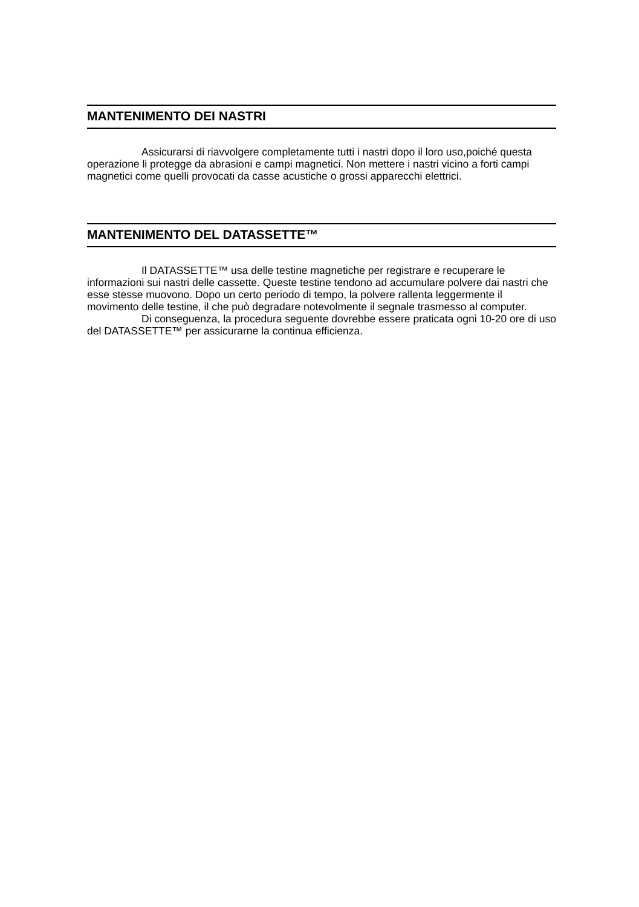MANTENIMENTO DEI NASTRI
Assicurarsi di riavvolgere completamente tutti i nastri dopo il loro uso,poiché questa operazione li protegge da abrasioni e campi magnetici. Non mettere i nastri vicino a forti campi magnetici come quelli provocati da casse acustiche o grossi apparecchi elettrici.
MANTENIMENTO DEL DATASSETTE™
Il DATASSETTE™ usa delle testine magnetiche per registrare e recuperare le informazioni sui nastri delle cassette. Queste testine tendono ad accumulare polvere dai nastri che esse stesse muovono. Dopo un certo periodo di tempo, la polvere rallenta leggermente il movimento delle testine, il che può degradare notevolmente il segnale trasmesso al computer.
Di conseguenza, la procedura seguente dovrebbe essere praticata ogni 10-20 ore di uso del DATASSETTE™ per assicurarne la continua efficienza.